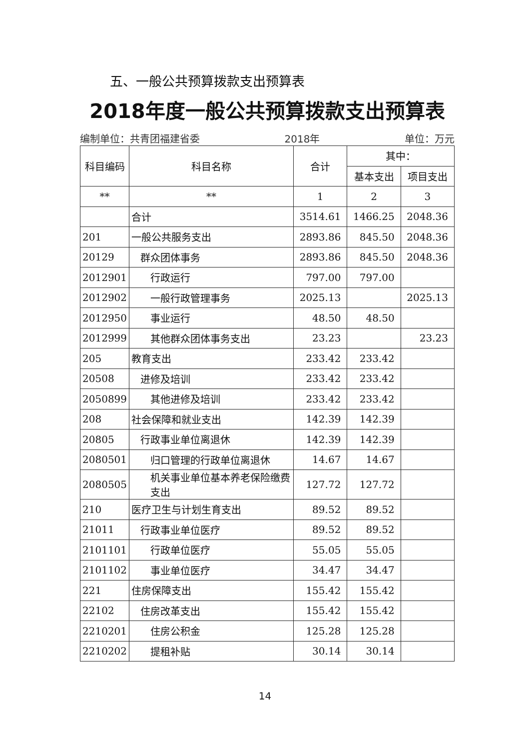五、一般公共预算拨款支出预算表
2018年度一般公共预算拨款支出预算表
编制单位：共青团福建省委 2018年 单位：万元
| 科目编码 | 科目名称 | 合计 | 其中： | |
| --- | --- | --- | --- | --- |
| | | | 基本支出 | 项目支出 |
| ** | ** | 1 | 2 | 3 |
| | 合计 | 3514.61 | 1466.25 | 2048.36 |
| 201 | 一般公共服务支出 | 2893.86 | 845.50 | 2048.36 |
| 20129 | 群众团体事务 | 2893.86 | 845.50 | 2048.36 |
| 2012901 | 行政运行 | 797.00 | 797.00 | |
| 2012902 | 一般行政管理事务 | 2025.13 | | 2025.13 |
| 2012950 | 事业运行 | 48.50 | 48.50 | |
| 2012999 | 其他群众团体事务支出 | 23.23 | | 23.23 |
| 205 | 教育支出 | 233.42 | 233.42 | |
| 20508 | 进修及培训 | 233.42 | 233.42 | |
| 2050899 | 其他进修及培训 | 233.42 | 233.42 | |
| 208 | 社会保障和就业支出 | 142.39 | 142.39 | |
| 20805 | 行政事业单位离退休 | 142.39 | 142.39 | |
| 2080501 | 归口管理的行政单位离退休 | 14.67 | 14.67 | |
| 2080505 | 机关事业单位基本养老保险缴费支出 | 127.72 | 127.72 | |
| 210 | 医疗卫生与计划生育支出 | 89.52 | 89.52 | |
| 21011 | 行政事业单位医疗 | 89.52 | 89.52 | |
| 2101101 | 行政单位医疗 | 55.05 | 55.05 | |
| 2101102 | 事业单位医疗 | 34.47 | 34.47 | |
| 221 | 住房保障支出 | 155.42 | 155.42 | |
| 22102 | 住房改革支出 | 155.42 | 155.42 | |
| 2210201 | 住房公积金 | 125.28 | 125.28 | |
| 2210202 | 提租补贴 | 30.14 | 30.14 | |
14